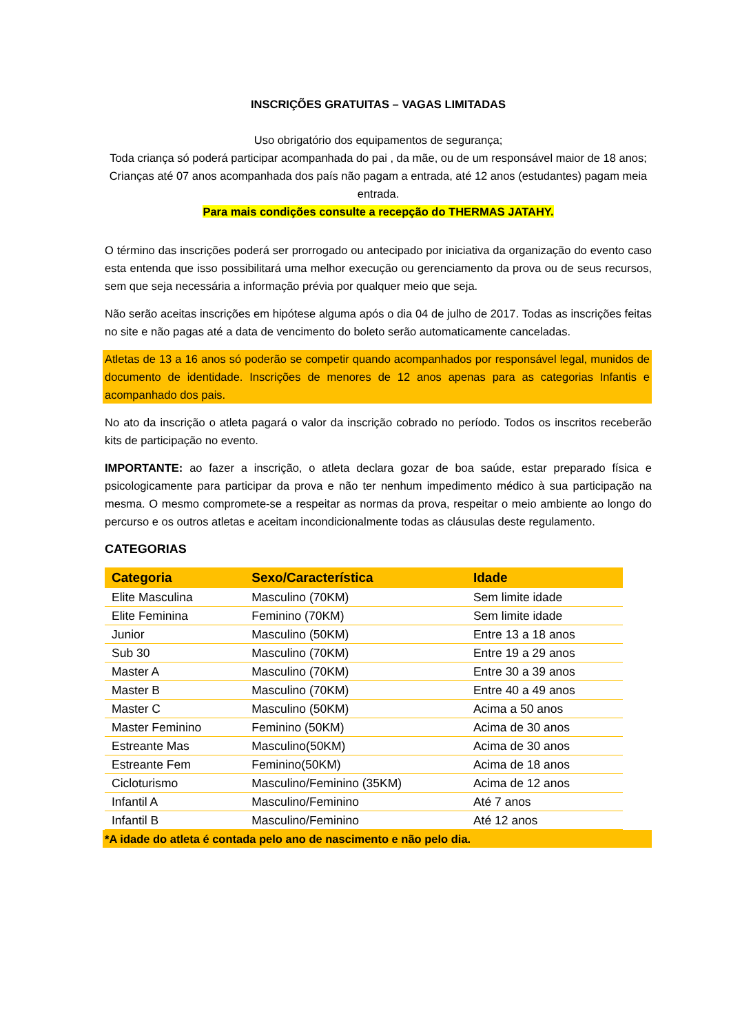INSCRIÇÕES GRATUITAS – VAGAS LIMITADAS
Uso obrigatório dos equipamentos de segurança;
Toda criança só poderá participar acompanhada do pai , da mãe, ou de um responsável maior de 18 anos;
Crianças até 07 anos acompanhada dos país não pagam a entrada, até 12 anos (estudantes) pagam meia entrada.
Para mais condições consulte a recepção do THERMAS JATAHY.
O término das inscrições poderá ser prorrogado ou antecipado por iniciativa da organização do evento caso esta entenda que isso possibilitará uma melhor execução ou gerenciamento da prova ou de seus recursos, sem que seja necessária a informação prévia por qualquer meio que seja.
Não serão aceitas inscrições em hipótese alguma após o dia 04 de julho de 2017. Todas as inscrições feitas no site e não pagas até a data de vencimento do boleto serão automaticamente canceladas.
Atletas de 13 a 16 anos só poderão se competir quando acompanhados por responsável legal, munidos de documento de identidade. Inscrições de menores de 12 anos apenas para as categorias Infantis e acompanhado dos pais.
No ato da inscrição o atleta pagará o valor da inscrição cobrado no período. Todos os inscritos receberão kits de participação no evento.
IMPORTANTE: ao fazer a inscrição, o atleta declara gozar de boa saúde, estar preparado física e psicologicamente para participar da prova e não ter nenhum impedimento médico à sua participação na mesma. O mesmo compromete-se a respeitar as normas da prova, respeitar o meio ambiente ao longo do percurso e os outros atletas e aceitam incondicionalmente todas as cláusulas deste regulamento.
CATEGORIAS
| Categoria | Sexo/Característica | Idade |
| --- | --- | --- |
| Elite Masculina | Masculino (70KM) | Sem limite idade |
| Elite Feminina | Feminino (70KM) | Sem limite idade |
| Junior | Masculino (50KM) | Entre 13 a 18 anos |
| Sub 30 | Masculino (70KM) | Entre 19 a 29 anos |
| Master A | Masculino (70KM) | Entre 30 a 39 anos |
| Master B | Masculino (70KM) | Entre 40 a 49 anos |
| Master C | Masculino (50KM) | Acima a 50 anos |
| Master Feminino | Feminino (50KM) | Acima de 30 anos |
| Estreante Mas | Masculino(50KM) | Acima de 30 anos |
| Estreante Fem | Feminino(50KM) | Acima de 18 anos |
| Cicloturismo | Masculino/Feminino (35KM) | Acima de 12 anos |
| Infantil A | Masculino/Feminino | Até 7 anos |
| Infantil B | Masculino/Feminino | Até 12 anos |
*A idade do atleta é contada pelo ano de nascimento e não pelo dia.